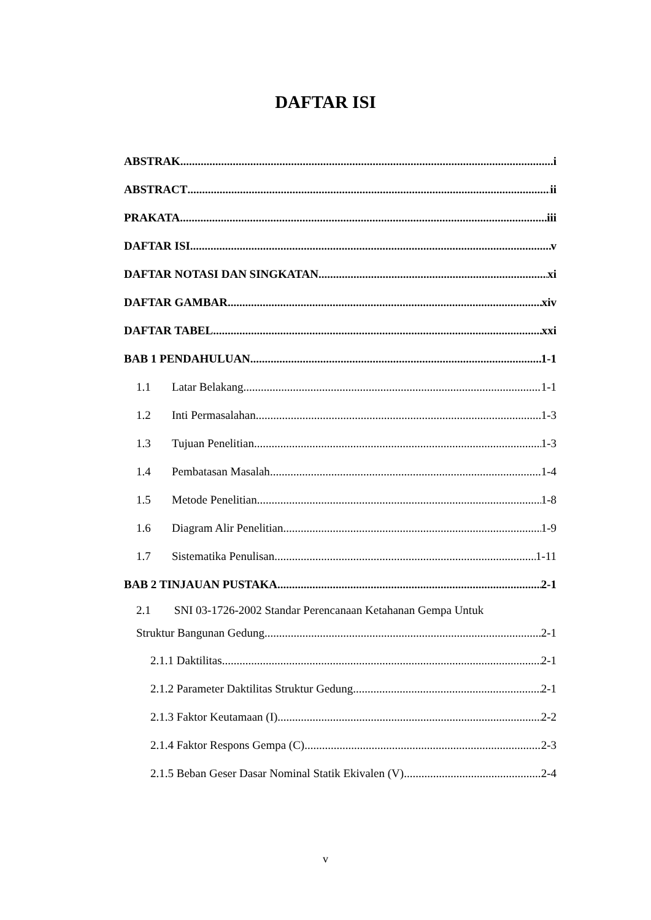DAFTAR ISI
ABSTRAK i
ABSTRACT ii
PRAKATA iii
DAFTAR ISI v
DAFTAR NOTASI DAN SINGKATAN xi
DAFTAR GAMBAR xiv
DAFTAR TABEL xxi
BAB 1 PENDAHULUAN 1-1
1.1 Latar Belakang 1-1
1.2 Inti Permasalahan 1-3
1.3 Tujuan Penelitian 1-3
1.4 Pembatasan Masalah 1-4
1.5 Metode Penelitian 1-8
1.6 Diagram Alir Penelitian 1-9
1.7 Sistematika Penulisan 1-11
BAB 2 TINJAUAN PUSTAKA 2-1
2.1 SNI 03-1726-2002 Standar Perencanaan Ketahanan Gempa Untuk
Struktur Bangunan Gedung 2-1
2.1.1 Daktilitas 2-1
2.1.2 Parameter Daktilitas Struktur Gedung 2-1
2.1.3 Faktor Keutamaan (I) 2-2
2.1.4 Faktor Respons Gempa (C) 2-3
2.1.5 Beban Geser Dasar Nominal Statik Ekivalen (V) 2-4
v